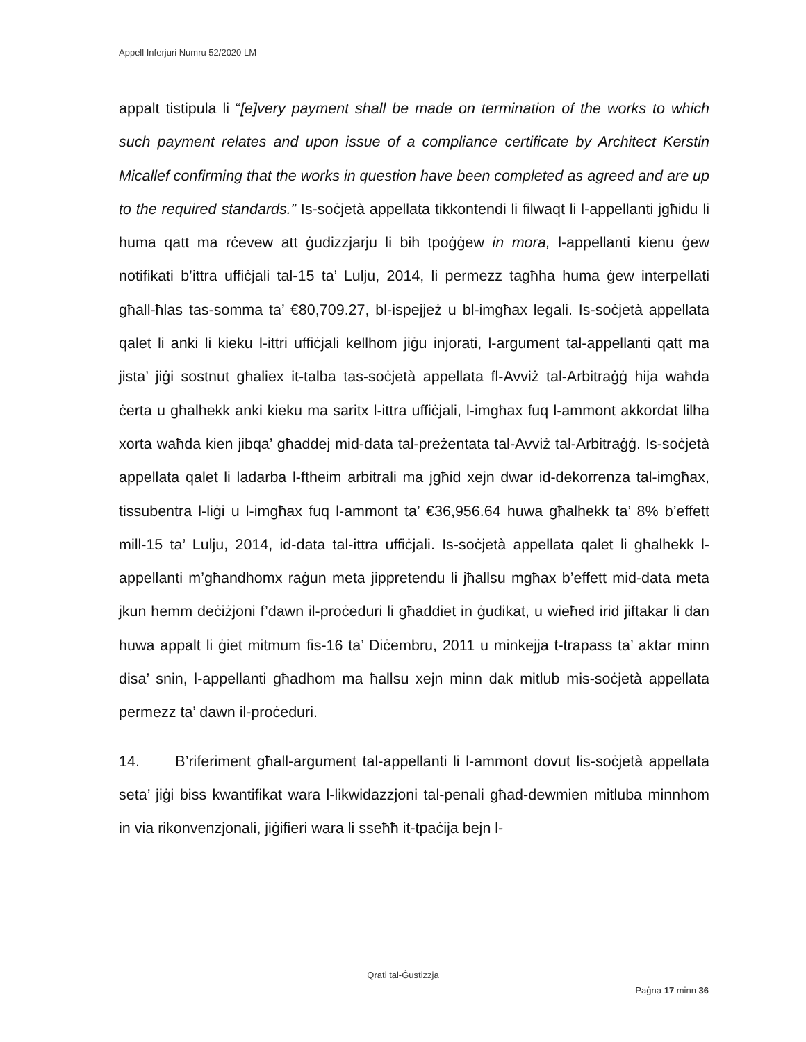Appell Inferjuri Numru 52/2020 LM
appalt tistipula li “[e]very payment shall be made on termination of the works to which such payment relates and upon issue of a compliance certificate by Architect Kerstin Micallef confirming that the works in question have been completed as agreed and are up to the required standards.” Is-soċjetà appellata tikkontendi li filwaqt li l-appellanti jgħidu li huma qatt ma rċevew att ġudizzjarju li bih tpoġġew in mora, l-appellanti kienu ġew notifikati b’ittra uffiċjali tal-15 ta’ Lulju, 2014, li permezz tagħha huma ġew interpellati għall-ħlas tas-somma ta’ €80,709.27, bl-ispejjeż u bl-imgħax legali. Is-soċjetà appellata qalet li anki li kieku l-ittri uffiċjali kellhom jiġu injorati, l-argument tal-appellanti qatt ma jista’ jiġi sostnut għaliex it-talba tas-soċjetà appellata fl-Avviż tal-Arbitraġġ hija waħda ċerta u għalhekk anki kieku ma saritx l-ittra uffiċjali, l-imgħax fuq l-ammont akkordat lilha xorta waħda kien jibqa’ għaddej mid-data tal-preżentata tal-Avviż tal-Arbitraġġ. Is-soċjetà appellata qalet li ladarba l-ftheim arbitrali ma jgħid xejn dwar id-dekorrenza tal-imgħax, tissubentra l-liġi u l-imgħax fuq l-ammont ta’ €36,956.64 huwa għalhekk ta’ 8% b’effett mill-15 ta’ Lulju, 2014, id-data tal-ittra uffiċjali. Is-soċjetà appellata qalet li għalhekk l-appellanti m’għandhomx raġun meta jippretendu li jħallsu mgħax b’effett mid-data meta jkun hemm deċiżjoni f’dawn il-proċeduri li għaddiet in ġudikat, u wieħed irid jiftakar li dan huwa appalt li ġiet mitmum fis-16 ta’ Diċembru, 2011 u minkejja t-trapass ta’ aktar minn disa’ snin, l-appellanti għadhom ma ħallsu xejn minn dak mitlub mis-soċjetà appellata permezz ta’ dawn il-proċeduri.
14. B’riferiment għall-argument tal-appellanti li l-ammont dovut lis-soċjetà appellata seta’ jiġi biss kwantifikat wara l-likwidazzjoni tal-penali għad-dewmien mitluba minnhom in via rikonvenzjonali, jiġifieri wara li sseħħ it-tpaċija bejn l-
Qrati tal-Ġustizzja
Paġna 17 minn 36